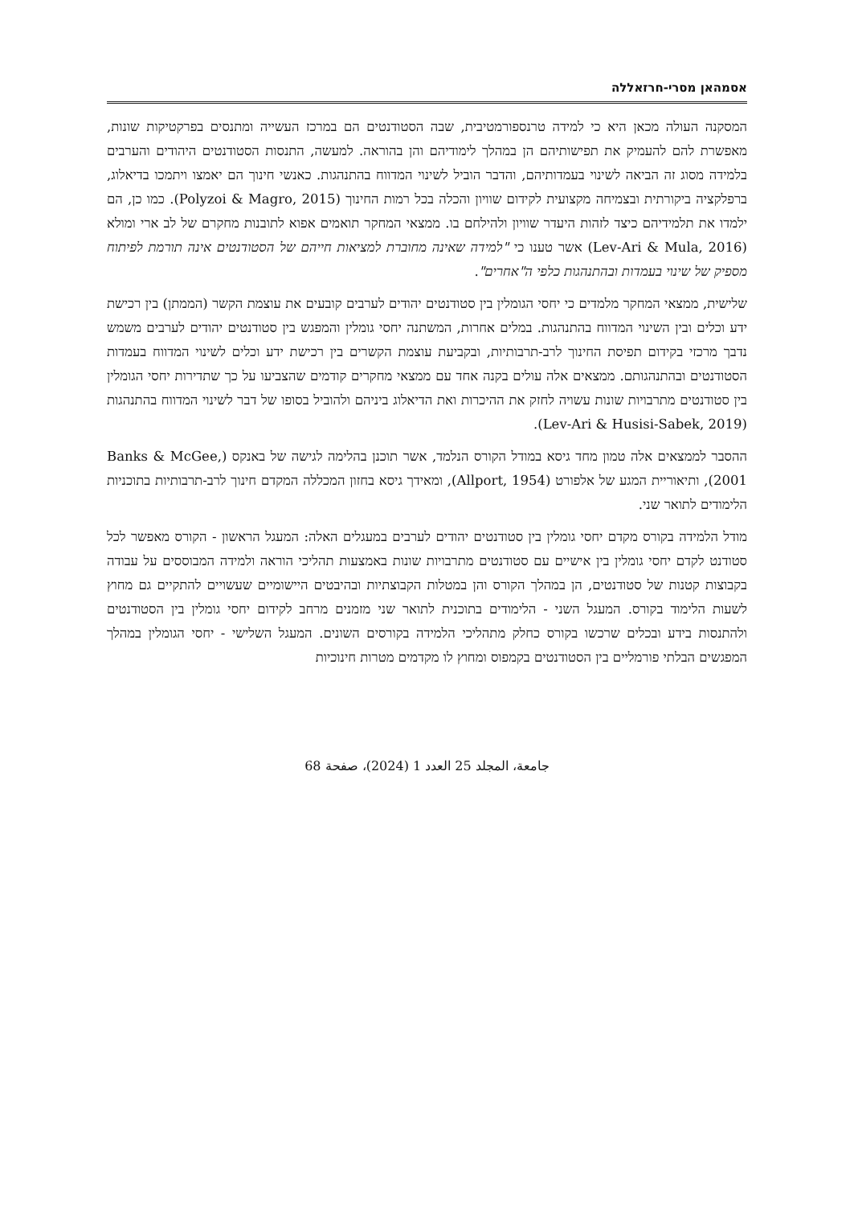אסמהאן מסרי-חרזאללה
המסקנה העולה מכאן היא כי למידה טרנספורמטיבית, שבה הסטודנטים הם במרכז העשייה ומתנסים בפרקטיקות שונות, מאפשרת להם להעמיק את תפישותיהם הן במהלך לימודיהם והן בהוראה. למעשה, התנסות הסטודנטים היהודים והערבים בלמידה מסוג זה הביאה לשינוי בעמדותיהם, והדבר הוביל לשינוי המדווח בהתנהגות. כאנשי חינוך הם יאמצו ויתמכו בדיאלוג, ברפלקציה ביקורתית ובצמיחה מקצועית לקידום שוויון והכלה בכל רמות החינוך (Polyzoi & Magro, 2015). כמו כן, הם ילמדו את תלמידיהם כיצד לזהות היעדר שוויון ולהילחם בו. ממצאי המחקר תואמים אפוא לתובנות מחקרם של לב ארי ומולא (Lev-Ari & Mula, 2016) אשר טענו כי "למידה שאינה מחוברת למציאות חייהם של הסטודנטים אינה תורמת לפיתוח מספיק של שינוי בעמדות ובהתנהגות כלפי ה"אחרים".
שלישית, ממצאי המחקר מלמדים כי יחסי הגומלין בין סטודנטים יהודים לערבים קובעים את עוצמת הקשר (הממתן) בין רכישת ידע וכלים ובין השינוי המדווח בהתנהגות. במלים אחרות, המשתנה יחסי גומלין והמפגש בין סטודנטים יהודים לערבים משמש נדבך מרכזי בקידום תפיסת החינוך לרב-תרבותיות, ובקביעת עוצמת הקשרים בין רכישת ידע וכלים לשינוי המדווח בעמדות הסטודנטים ובהתנהגותם. ממצאים אלה עולים בקנה אחד עם ממצאי מחקרים קודמים שהצביעו על כך שתדירות יחסי הגומלין בין סטודנטים מתרבויות שונות עשויה לחזק את ההיכרות ואת הדיאלוג ביניהם ולהוביל בסופו של דבר לשינוי המדווח בהתנהגות (Lev-Ari & Husisi-Sabek, 2019).
ההסבר לממצאים אלה טמון מחד גיסא במודל הקורס הנלמד, אשר תוכנן בהלימה לגישה של באנקס (Banks & McGee, 2001), ותיאוריית המגע של אלפורט (Allport, 1954), ומאידך גיסא בחזון המכללה המקדם חינוך לרב-תרבותיות בתוכניות הלימודים לתואר שני.
מודל הלמידה בקורס מקדם יחסי גומלין בין סטודנטים יהודים לערבים במעגלים האלה: המעגל הראשון - הקורס מאפשר לכל סטודנט לקדם יחסי גומלין בין אישיים עם סטודנטים מתרבויות שונות באמצעות תהליכי הוראה ולמידה המבוססים על עבודה בקבוצות קטנות של סטודנטים, הן במהלך הקורס והן במטלות הקבוצתיות ובהיבטים היישומיים שעשויים להתקיים גם מחוץ לשעות הלימוד בקורס. המעגל השני - הלימודים בתוכנית לתואר שני מזמנים מרחב לקידום יחסי גומלין בין הסטודנטים ולהתנסות בידע ובכלים שרכשו בקורס כחלק מתהליכי הלמידה בקורסים השונים. המעגל השלישי - יחסי הגומלין במהלך המפגשים הבלתי פורמליים בין הסטודנטים בקמפוס ומחוץ לו מקדמים מטרות חינוכיות
جامعة، المجلد 25 العدد 1 (2024)، صفحة 68